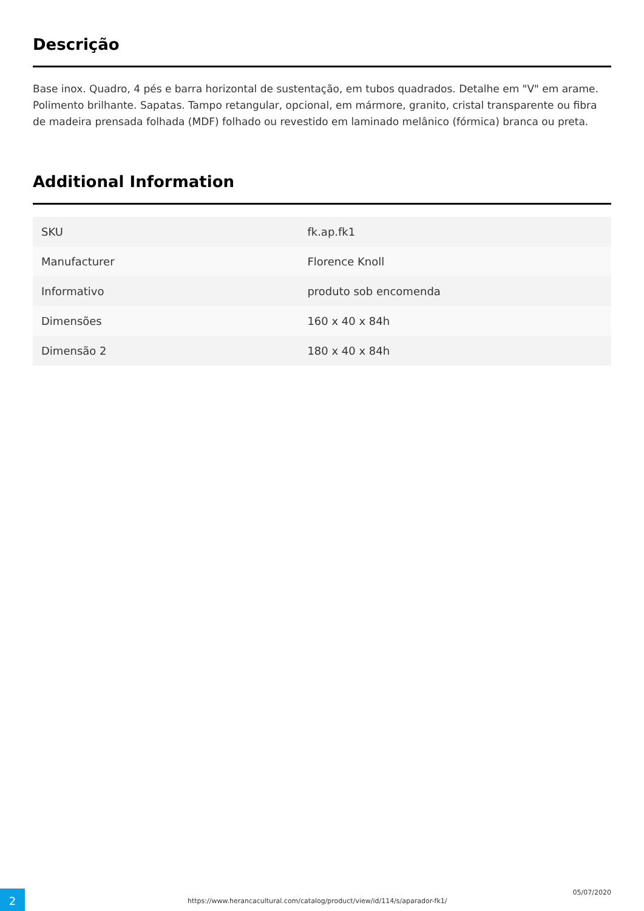Descrição
Base inox. Quadro, 4 pés e barra horizontal de sustentação, em tubos quadrados. Detalhe em "V" em arame. Polimento brilhante. Sapatas. Tampo retangular, opcional, em mármore, granito, cristal transparente ou fibra de madeira prensada folhada (MDF) folhado ou revestido em laminado melânico (fórmica) branca ou preta.
Additional Information
| SKU | fk.ap.fk1 |
| Manufacturer | Florence Knoll |
| Informativo | produto sob encomenda |
| Dimensões | 160 x 40 x 84h |
| Dimensão 2 | 180 x 40 x 84h |
2
https://www.herancacultural.com/catalog/product/view/id/114/s/aparador-fk1/
05/07/2020